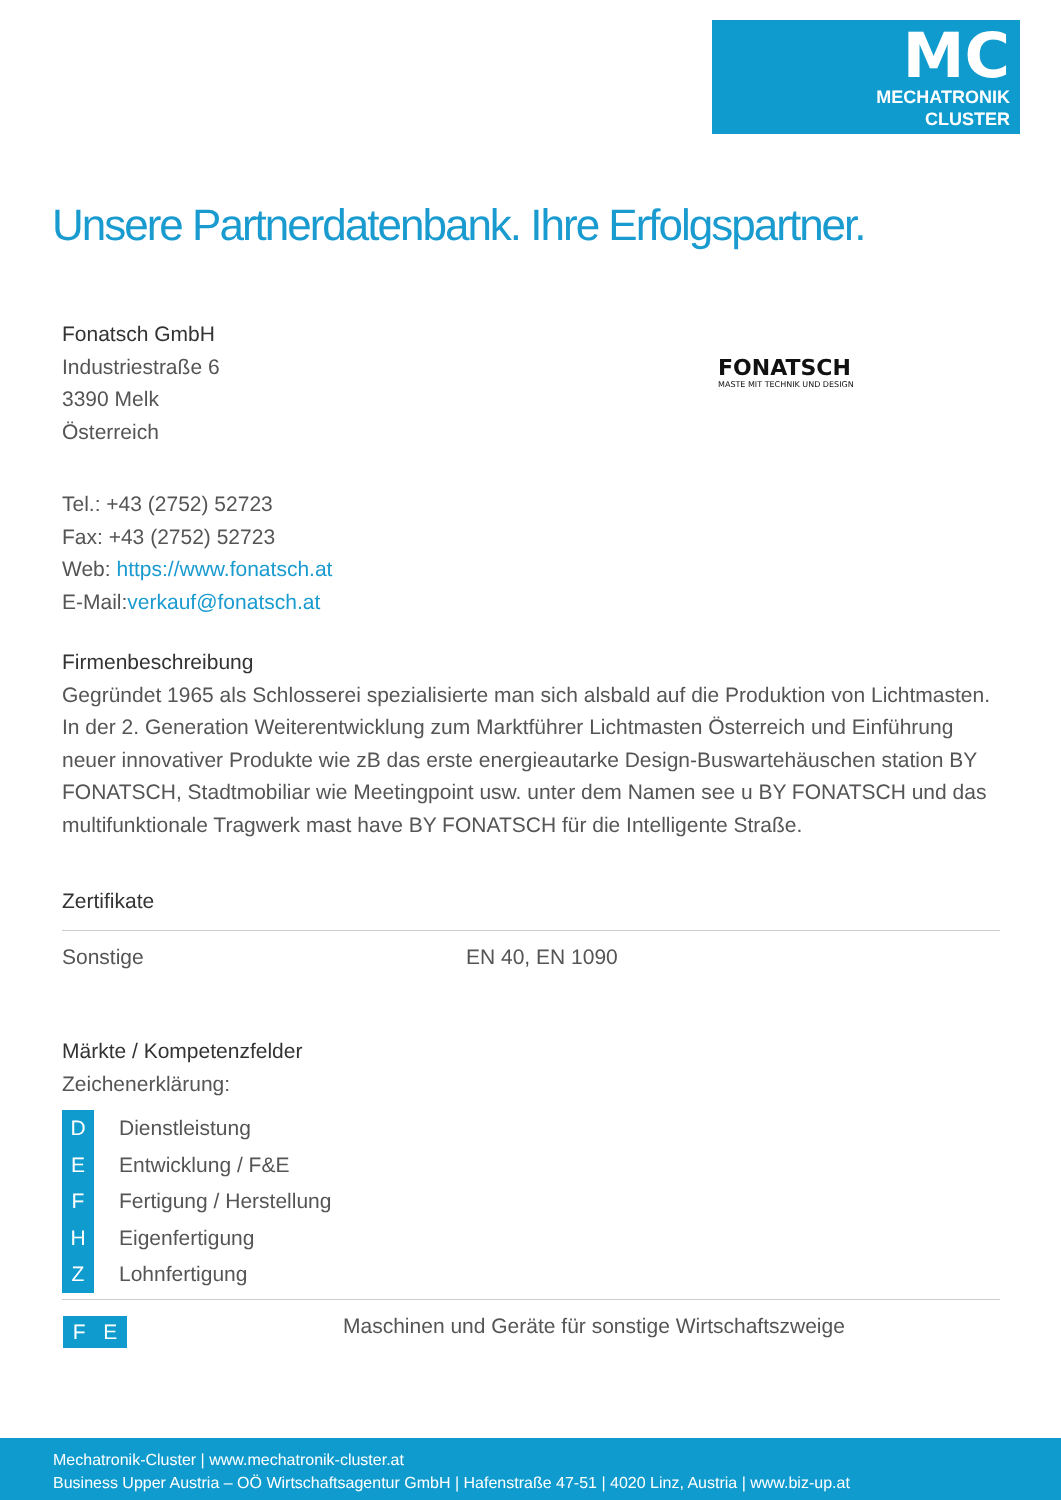MC
MECHATRONIK
CLUSTER
Unsere Partnerdatenbank. Ihre Erfolgspartner.
FONATSCH
MASTE MIT TECHNIK UND DESIGN
Fonatsch GmbH
Industriestraße 6
3390 Melk
Österreich
Tel.: +43 (2752) 52723
Fax: +43 (2752) 52723
Web: https://www.fonatsch.at
E-Mail:verkauf@fonatsch.at
Firmenbeschreibung
Gegründet 1965 als Schlosserei spezialisierte man sich alsbald auf die Produktion von Lichtmasten. In der 2. Generation Weiterentwicklung zum Marktführer Lichtmasten Österreich und Einführung neuer innovativer Produkte wie zB das erste energieautarke Design-Buswartehäuschen station BY FONATSCH, Stadtmobiliar wie Meetingpoint usw. unter dem Namen see u BY FONATSCH und das multifunktionale Tragwerk mast have BY FONATSCH für die Intelligente Straße.
Zertifikate
| Sonstige | EN 40, EN 1090 |
Märkte / Kompetenzfelder
Zeichenerklärung:
D Dienstleistung
E Entwicklung / F&E
F Fertigung / Herstellung
H Eigenfertigung
Z Lohnfertigung
| F E | Maschinen und Geräte für sonstige Wirtschaftszweige |
Mechatronik-Cluster | www.mechatronik-cluster.at
Business Upper Austria – OÖ Wirtschaftsagentur GmbH | Hafenstraße 47-51 | 4020 Linz, Austria | www.biz-up.at